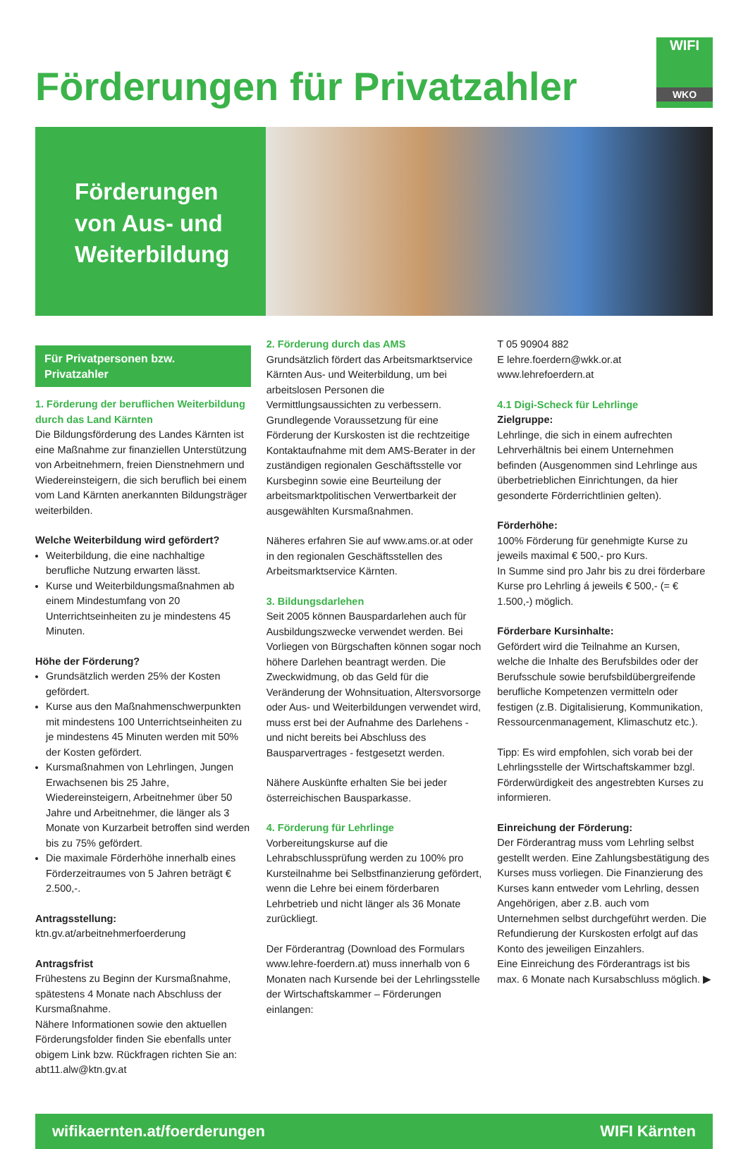Förderungen für Privatzahler
WIFI
WKO
Förderungen
von Aus- und
Weiterbildung
Für Privatpersonen bzw. Privatzahler
1. Förderung der beruflichen Weiterbildung durch das Land Kärnten
Die Bildungsförderung des Landes Kärnten ist eine Maßnahme zur finanziellen Unterstützung von Arbeitnehmern, freien Dienstnehmern und Wiedereinsteigern, die sich beruflich bei einem vom Land Kärnten anerkannten Bildungsträger weiterbilden.
Welche Weiterbildung wird gefördert?
Weiterbildung, die eine nachhaltige berufliche Nutzung erwarten lässt.
Kurse und Weiterbildungsmaßnahmen ab einem Mindestumfang von 20 Unterrichtseinheiten zu je mindestens 45 Minuten.
Höhe der Förderung?
Grundsätzlich werden 25% der Kosten gefördert.
Kurse aus den Maßnahmenschwerpunkten mit mindestens 100 Unterrichtseinheiten zu je mindestens 45 Minuten werden mit 50% der Kosten gefördert.
Kursmaßnahmen von Lehrlingen, Jungen Erwachsenen bis 25 Jahre, Wiedereinsteigern, Arbeitnehmer über 50 Jahre und Arbeitnehmer, die länger als 3 Monate von Kurzarbeit betroffen sind werden bis zu 75% gefördert.
Die maximale Förderhöhe innerhalb eines Förderzeitraumes von 5 Jahren beträgt € 2.500,-.
Antragsstellung: ktn.gv.at/arbeitnehmerfoerderung
Antragsfrist
Frühestens zu Beginn der Kursmaßnahme, spätestens 4 Monate nach Abschluss der Kursmaßnahme.
Nähere Informationen sowie den aktuellen Förderungsfolder finden Sie ebenfalls unter obigem Link bzw. Rückfragen richten Sie an: abt11.alw@ktn.gv.at
2. Förderung durch das AMS
Grundsätzlich fördert das Arbeitsmarktservice Kärnten Aus- und Weiterbildung, um bei arbeitslosen Personen die Vermittlungsaussichten zu verbessern. Grundlegende Voraussetzung für eine Förderung der Kurskosten ist die rechtzeitige Kontaktaufnahme mit dem AMS-Berater in der zuständigen regionalen Geschäftsstelle vor Kursbeginn sowie eine Beurteilung der arbeitsmarktpolitischen Verwertbarkeit der ausgewählten Kursmaßnahmen.
Näheres erfahren Sie auf www.ams.or.at oder in den regionalen Geschäftsstellen des Arbeitsmarktservice Kärnten.
3. Bildungsdarlehen
Seit 2005 können Bauspardarlehen auch für Ausbildungszwecke verwendet werden. Bei Vorliegen von Bürgschaften können sogar noch höhere Darlehen beantragt werden. Die Zweckwidmung, ob das Geld für die Veränderung der Wohnsituation, Altersvorsorge oder Aus- und Weiterbildungen verwendet wird, muss erst bei der Aufnahme des Darlehens - und nicht bereits bei Abschluss des Bausparvertrages - festgesetzt werden.
Nähere Auskünfte erhalten Sie bei jeder österreichischen Bausparkasse.
4. Förderung für Lehrlinge
Vorbereitungskurse auf die Lehrabschlussprüfung werden zu 100% pro Kursteilnahme bei Selbstfinanzierung gefördert, wenn die Lehre bei einem förderbaren Lehrbetrieb und nicht länger als 36 Monate zurückliegt.
Der Förderantrag (Download des Formulars www.lehre-foerdern.at) muss innerhalb von 6 Monaten nach Kursende bei der Lehrlingsstelle der Wirtschaftskammer – Förderungen einlangen:
T 05 90904 882
E lehre.foerdern@wkk.or.at
www.lehrefoerdern.at
4.1 Digi-Scheck für Lehrlinge
Zielgruppe:
Lehrlinge, die sich in einem aufrechten Lehrverhältnis bei einem Unternehmen befinden (Ausgenommen sind Lehrlinge aus überbetrieblichen Einrichtungen, da hier gesonderte Förderrichtlinien gelten).
Förderhöhe:
100% Förderung für genehmigte Kurse zu jeweils maximal € 500,- pro Kurs.
In Summe sind pro Jahr bis zu drei förderbare Kurse pro Lehrling á jeweils € 500,- (= € 1.500,-) möglich.
Förderbare Kursinhalte:
Gefördert wird die Teilnahme an Kursen, welche die Inhalte des Berufsbildes oder der Berufsschule sowie berufsbildübergreifende berufliche Kompetenzen vermitteln oder festigen (z.B. Digitalisierung, Kommunikation, Ressourcenmanagement, Klimaschutz etc.).
Tipp: Es wird empfohlen, sich vorab bei der Lehrlingsstelle der Wirtschaftskammer bzgl. Förderwürdigkeit des angestrebten Kurses zu informieren.
Einreichung der Förderung:
Der Förderantrag muss vom Lehrling selbst gestellt werden. Eine Zahlungsbestätigung des Kurses muss vorliegen. Die Finanzierung des Kurses kann entweder vom Lehrling, dessen Angehörigen, aber z.B. auch vom Unternehmen selbst durchgeführt werden. Die Refundierung der Kurskosten erfolgt auf das Konto des jeweiligen Einzahlers.
Eine Einreichung des Förderantrags ist bis max. 6 Monate nach Kursabschluss möglich. ▶
wifikaernten.at/foerderungen WIFI Kärnten